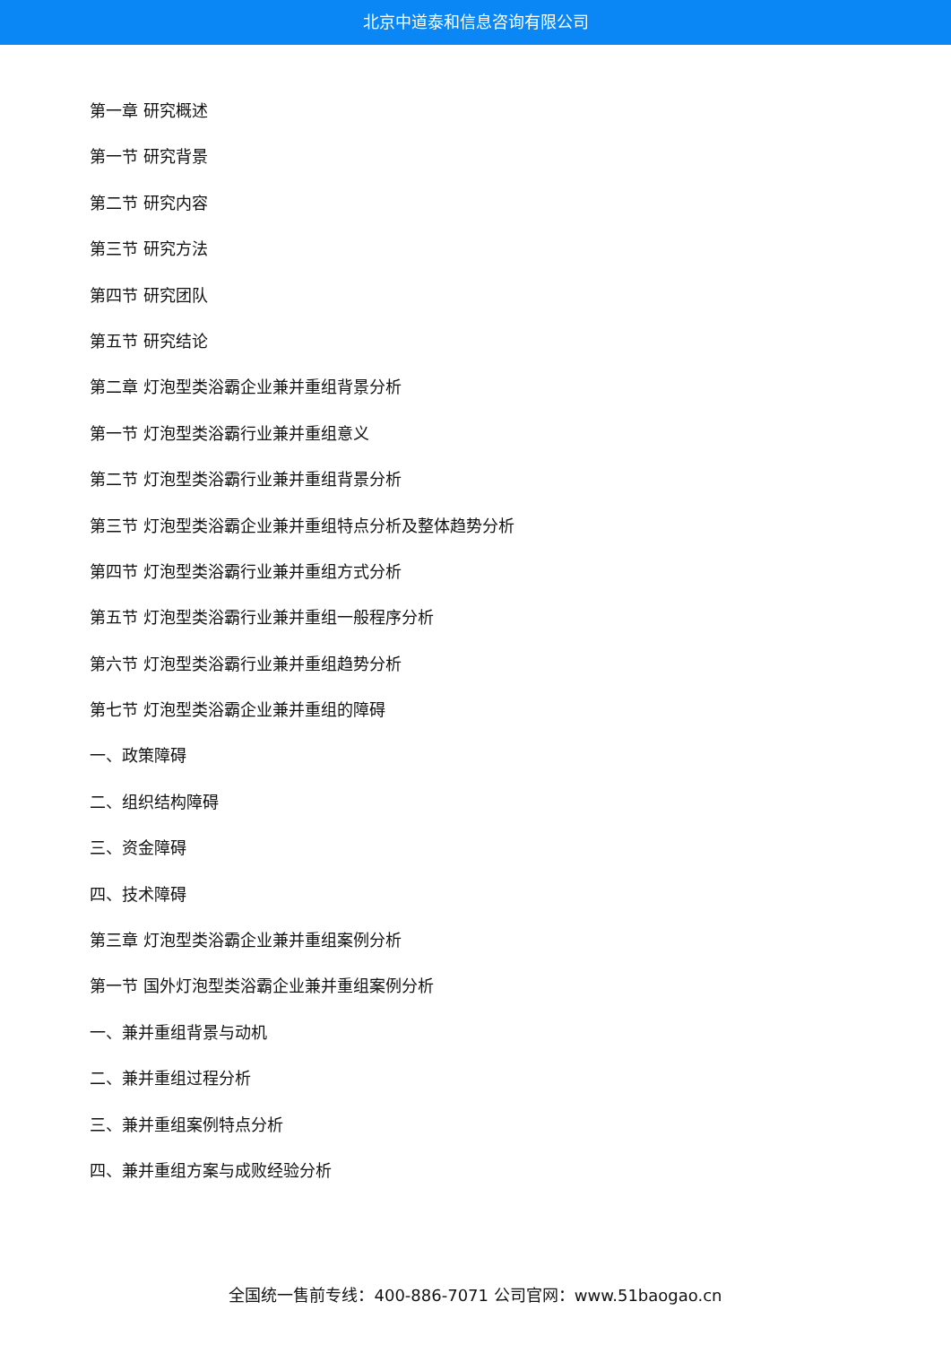北京中道泰和信息咨询有限公司
第一章 研究概述
第一节 研究背景
第二节 研究内容
第三节 研究方法
第四节 研究团队
第五节 研究结论
第二章 灯泡型类浴霸企业兼并重组背景分析
第一节 灯泡型类浴霸行业兼并重组意义
第二节 灯泡型类浴霸行业兼并重组背景分析
第三节 灯泡型类浴霸企业兼并重组特点分析及整体趋势分析
第四节 灯泡型类浴霸行业兼并重组方式分析
第五节 灯泡型类浴霸行业兼并重组一般程序分析
第六节 灯泡型类浴霸行业兼并重组趋势分析
第七节 灯泡型类浴霸企业兼并重组的障碍
一、政策障碍
二、组织结构障碍
三、资金障碍
四、技术障碍
第三章 灯泡型类浴霸企业兼并重组案例分析
第一节 国外灯泡型类浴霸企业兼并重组案例分析
一、兼并重组背景与动机
二、兼并重组过程分析
三、兼并重组案例特点分析
四、兼并重组方案与成败经验分析
全国统一售前专线：400-886-7071 公司官网：www.51baogao.cn